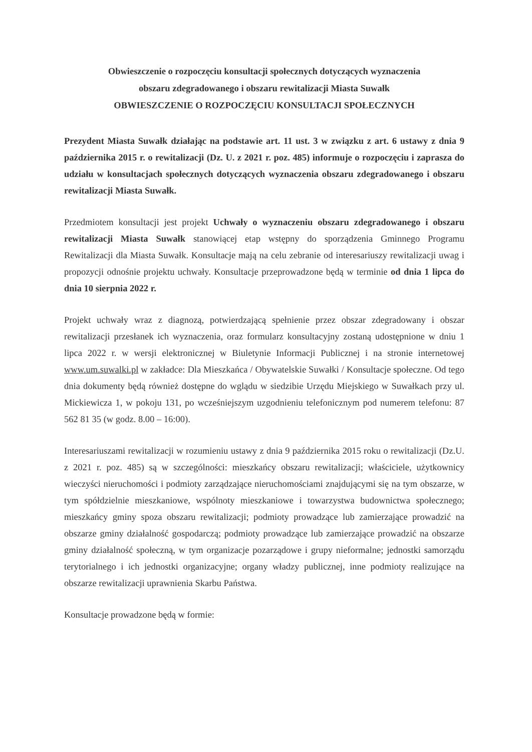Obwieszczenie o rozpoczęciu konsultacji społecznych dotyczących wyznaczenia
obszaru zdegradowanego i obszaru rewitalizacji Miasta Suwałk
OBWIESZCZENIE O ROZPOCZĘCIU KONSULTACJI SPOŁECZNYCH
Prezydent Miasta Suwałk działając na podstawie art. 11 ust. 3 w związku z art. 6 ustawy z dnia 9 października 2015 r. o rewitalizacji (Dz. U. z 2021 r. poz. 485) informuje o rozpoczęciu i zaprasza do udziału w konsultacjach społecznych dotyczących wyznaczenia obszaru zdegradowanego i obszaru rewitalizacji Miasta Suwałk.
Przedmiotem konsultacji jest projekt Uchwały o wyznaczeniu obszaru zdegradowanego i obszaru rewitalizacji Miasta Suwałk stanowiącej etap wstępny do sporządzenia Gminnego Programu Rewitalizacji dla Miasta Suwałk. Konsultacje mają na celu zebranie od interesariuszy rewitalizacji uwag i propozycji odnośnie projektu uchwały. Konsultacje przeprowadzone będą w terminie od dnia 1 lipca do dnia 10 sierpnia 2022 r.
Projekt uchwały wraz z diagnozą, potwierdzającą spełnienie przez obszar zdegradowany i obszar rewitalizacji przesłanek ich wyznaczenia, oraz formularz konsultacyjny zostaną udostępnione w dniu 1 lipca 2022 r. w wersji elektronicznej w Biuletynie Informacji Publicznej i na stronie internetowej www.um.suwalki.pl w zakładce: Dla Mieszkańca / Obywatelskie Suwałki / Konsultacje społeczne. Od tego dnia dokumenty będą również dostępne do wglądu w siedzibie Urzędu Miejskiego w Suwałkach przy ul. Mickiewicza 1, w pokoju 131, po wcześniejszym uzgodnieniu telefonicznym pod numerem telefonu: 87 562 81 35 (w godz. 8.00 – 16:00).
Interesariuszami rewitalizacji w rozumieniu ustawy z dnia 9 października 2015 roku o rewitalizacji (Dz.U. z 2021 r. poz. 485) są w szczególności: mieszkańcy obszaru rewitalizacji; właściciele, użytkownicy wieczyści nieruchomości i podmioty zarządzające nieruchomościami znajdującymi się na tym obszarze, w tym spółdzielnie mieszkaniowe, wspólnoty mieszkaniowe i towarzystwa budownictwa społecznego; mieszkańcy gminy spoza obszaru rewitalizacji; podmioty prowadzące lub zamierzające prowadzić na obszarze gminy działalność gospodarczą; podmioty prowadzące lub zamierzające prowadzić na obszarze gminy działalność społeczną, w tym organizacje pozarządowe i grupy nieformalne; jednostki samorządu terytorialnego i ich jednostki organizacyjne; organy władzy publicznej, inne podmioty realizujące na obszarze rewitalizacji uprawnienia Skarbu Państwa.
Konsultacje prowadzone będą w formie: